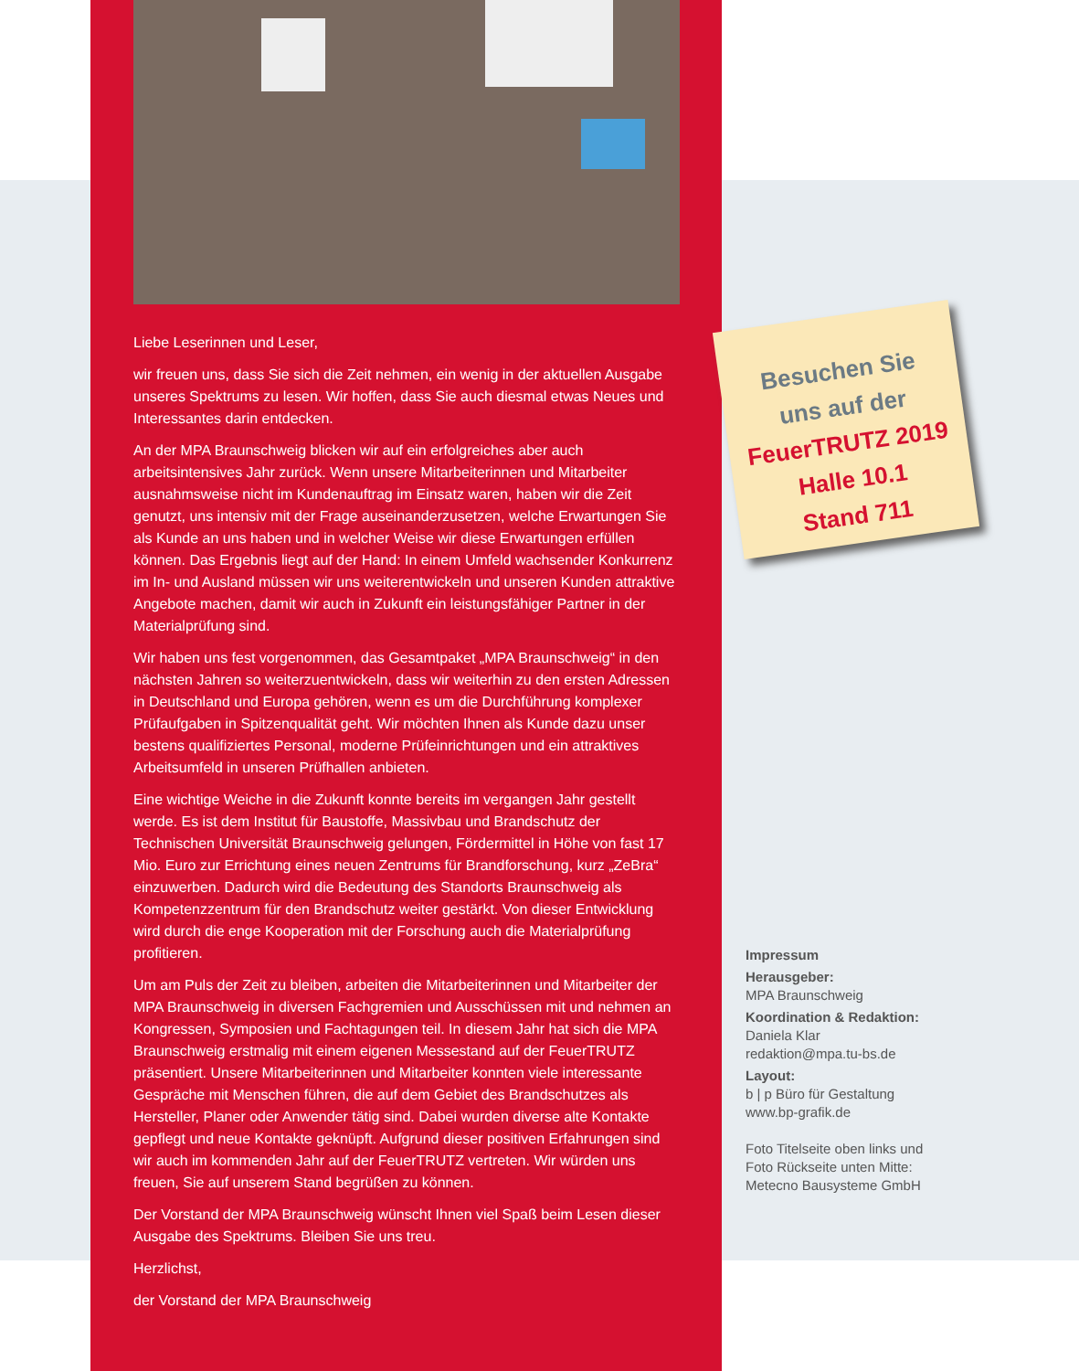Liebe Leserinnen und Leser,
wir freuen uns, dass Sie sich die Zeit nehmen, ein wenig in der aktuellen Ausgabe unseres Spektrums zu lesen. Wir hoffen, dass Sie auch diesmal etwas Neues und Interessantes darin entdecken.
An der MPA Braunschweig blicken wir auf ein erfolgreiches aber auch arbeitsintensives Jahr zurück. Wenn unsere Mitarbeiterinnen und Mitarbeiter ausnahmsweise nicht im Kundenauftrag im Einsatz waren, haben wir die Zeit genutzt, uns intensiv mit der Frage auseinanderzusetzen, welche Erwartungen Sie als Kunde an uns haben und in welcher Weise wir diese Erwartungen erfüllen können. Das Ergebnis liegt auf der Hand: In einem Umfeld wachsender Konkurrenz im In- und Ausland müssen wir uns weiterentwickeln und unseren Kunden attraktive Angebote machen, damit wir auch in Zukunft ein leistungsfähiger Partner in der Materialprüfung sind.
Wir haben uns fest vorgenommen, das Gesamtpaket „MPA Braunschweig“ in den nächsten Jahren so weiterzuentwickeln, dass wir weiterhin zu den ersten Adressen in Deutschland und Europa gehören, wenn es um die Durchführung komplexer Prüfaufgaben in Spitzenqualität geht. Wir möchten Ihnen als Kunde dazu unser bestens qualifiziertes Personal, moderne Prüfeinrichtungen und ein attraktives Arbeitsumfeld in unseren Prüfhallen anbieten.
Eine wichtige Weiche in die Zukunft konnte bereits im vergangen Jahr gestellt werde. Es ist dem Institut für Baustoffe, Massivbau und Brandschutz der Technischen Universität Braunschweig gelungen, Fördermittel in Höhe von fast 17 Mio. Euro zur Errichtung eines neuen Zentrums für Brandforschung, kurz „ZeBra“ einzuwerben. Dadurch wird die Bedeutung des Standorts Braunschweig als Kompetenzzentrum für den Brandschutz weiter gestärkt. Von dieser Entwicklung wird durch die enge Kooperation mit der Forschung auch die Materialprüfung profitieren.
Um am Puls der Zeit zu bleiben, arbeiten die Mitarbeiterinnen und Mitarbeiter der MPA Braunschweig in diversen Fachgremien und Ausschüssen mit und nehmen an Kongressen, Symposien und Fachtagungen teil. In diesem Jahr hat sich die MPA Braunschweig erstmalig mit einem eigenen Messestand auf der FeuerTRUTZ präsentiert. Unsere Mitarbeiterinnen und Mitarbeiter konnten viele interessante Gespräche mit Menschen führen, die auf dem Gebiet des Brandschutzes als Hersteller, Planer oder Anwender tätig sind. Dabei wurden diverse alte Kontakte gepflegt und neue Kontakte geknüpft. Aufgrund dieser positiven Erfahrungen sind wir auch im kommenden Jahr auf der FeuerTRUTZ vertreten. Wir würden uns freuen, Sie auf unserem Stand begrüßen zu können.
Der Vorstand der MPA Braunschweig wünscht Ihnen viel Spaß beim Lesen dieser Ausgabe des Spektrums. Bleiben Sie uns treu.
Herzlichst,
der Vorstand der MPA Braunschweig
Besuchen Sie
uns auf der
FeuerTRUTZ 2019
Halle 10.1
Stand 711
Impressum
Herausgeber:
MPA Braunschweig
Koordination & Redaktion:
Daniela Klar
redaktion@mpa.tu-bs.de
Layout:
b | p Büro für Gestaltung
www.bp-grafik.de
Foto Titelseite oben links und
Foto Rückseite unten Mitte:
Metecno Bausysteme GmbH